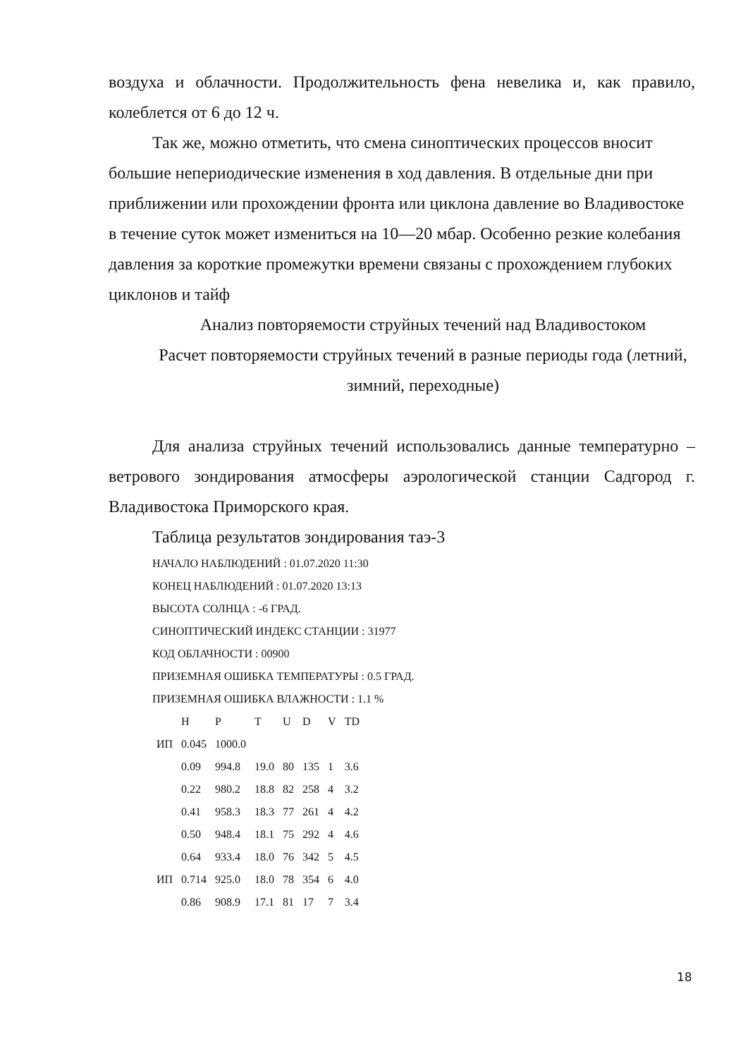воздуха и облачности. Продолжительность фена невелика и, как правило, колеблется от 6 до 12 ч.
Так же, можно отметить, что смена синоптических процессов вносит большие непериодические изменения в ход давления. В отдельные дни при приближении или прохождении фронта или циклона давление во Владивостоке в течение суток может измениться на 10—20 мбар. Особенно резкие колебания давления за короткие промежутки времени связаны с прохождением глубоких циклонов и тайф
Анализ повторяемости струйных течений над Владивостоком
Расчет повторяемости струйных течений в разные периоды года (летний, зимний, переходные)
Для анализа струйных течений использовались данные температурно – ветрового зондирования атмосферы аэрологической станции Садгород г. Владивостока Приморского края.
Таблица результатов зондирования таэ-3
НАЧАЛО НАБЛЮДЕНИЙ : 01.07.2020 11:30
КОНЕЦ НАБЛЮДЕНИЙ : 01.07.2020 13:13
ВЫСОТА СОЛНЦА : -6 ГРАД.
СИНОПТИЧЕСКИЙ ИНДЕКС СТАНЦИИ : 31977
КОД ОБЛАЧНОСТИ : 00900
ПРИЗЕМНАЯ ОШИБКА ТЕМПЕРАТУРЫ : 0.5 ГРАД.
ПРИЗЕМНАЯ ОШИБКА ВЛАЖНОСТИ : 1.1 %
| | H | P | T | U | D | V | TD |
| --- | --- | --- | --- | --- | --- | --- | --- |
| ИП | 0.045 | 1000.0 | | | | | |
| | 0.09 | 994.8 | 19.0 | 80 | 135 | 1 | 3.6 |
| | 0.22 | 980.2 | 18.8 | 82 | 258 | 4 | 3.2 |
| | 0.41 | 958.3 | 18.3 | 77 | 261 | 4 | 4.2 |
| | 0.50 | 948.4 | 18.1 | 75 | 292 | 4 | 4.6 |
| | 0.64 | 933.4 | 18.0 | 76 | 342 | 5 | 4.5 |
| ИП | 0.714 | 925.0 | 18.0 | 78 | 354 | 6 | 4.0 |
| | 0.86 | 908.9 | 17.1 | 81 | 17 | 7 | 3.4 |
18